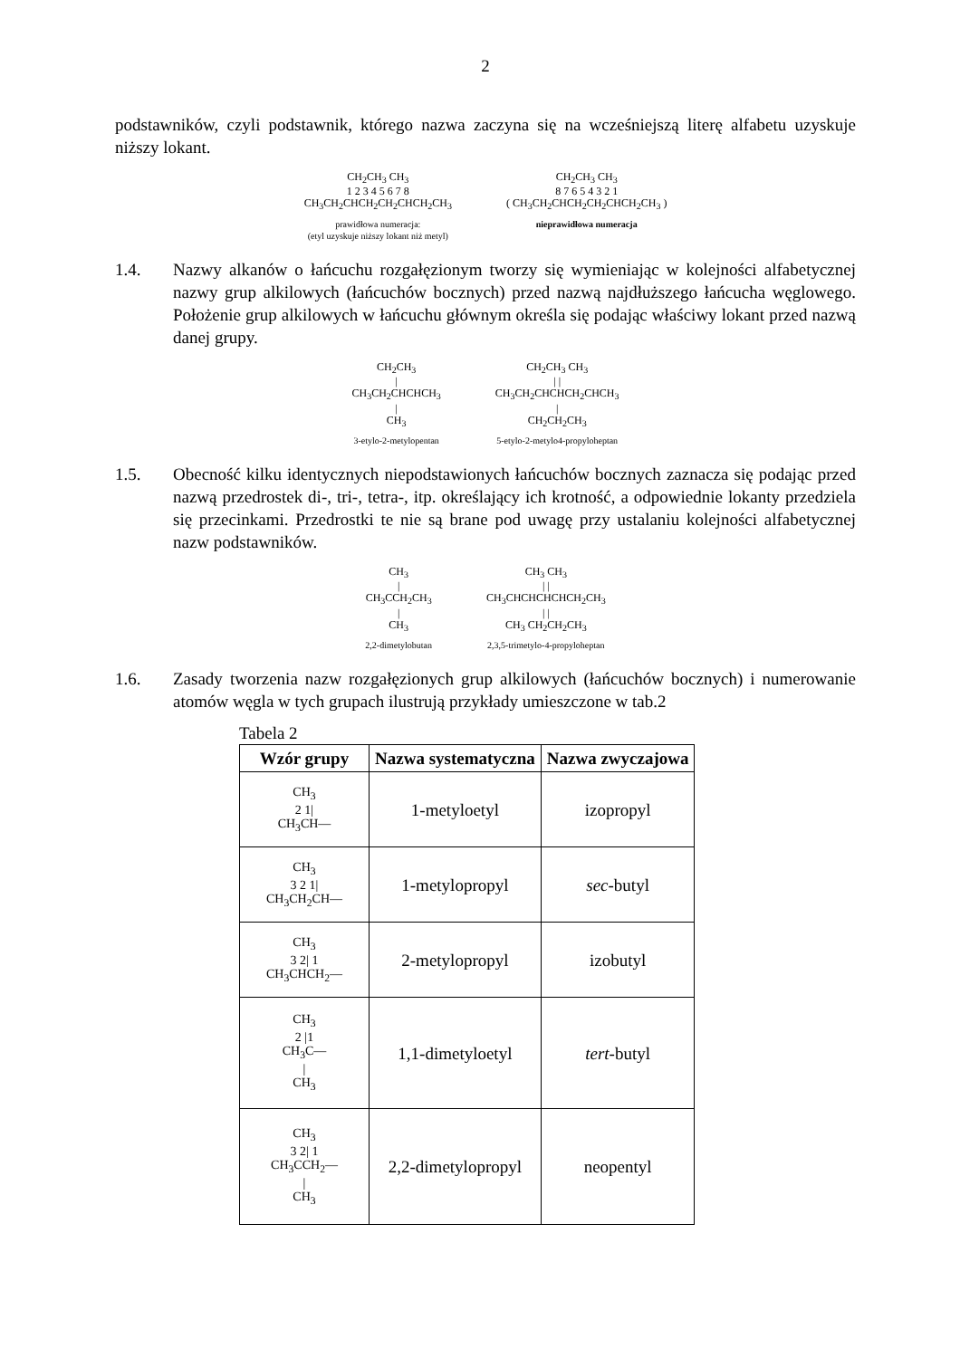2
podstawników, czyli podstawnik, którego nazwa zaczyna się na wcześniejszą literę alfabetu uzyskuje niższy lokant.
CH<sub>2</sub>CH<sub>3</sub> CH<sub>3</sub>
1 2 3 4 5 6 7 8
CH<sub>3</sub>CH<sub>2</sub>CHCH<sub>2</sub>CH<sub>2</sub>CHCH<sub>2</sub>CH<sub>3</sub>
prawidłowa numeracja:
(etyl uzyskuje niższy lokant niż metyl)
CH<sub>2</sub>CH<sub>3</sub> CH<sub>3</sub>
8 7 6 5 4 3 2 1
( CH<sub>3</sub>CH<sub>2</sub>CHCH<sub>2</sub>CH<sub>2</sub>CHCH<sub>2</sub>CH<sub>3</sub> )
nieprawidłowa numeracja
1.4. Nazwy alkanów o łańcuchu rozgałęzionym tworzy się wymieniając w kolejności alfabetycznej nazwy grup alkilowych (łańcuchów bocznych) przed nazwą najdłuższego łańcucha węglowego. Położenie grup alkilowych w łańcuchu głównym określa się podając właściwy lokant przed nazwą danej grupy.
CH<sub>2</sub>CH<sub>3</sub>
|
CH<sub>3</sub>CH<sub>2</sub>CHCHCH<sub>3</sub>
|
CH<sub>3</sub>
3-etylo-2-metylopentan
CH<sub>2</sub>CH<sub>3</sub> CH<sub>3</sub>
| |
CH<sub>3</sub>CH<sub>2</sub>CHCHCH<sub>2</sub>CHCH<sub>3</sub>
|
CH<sub>2</sub>CH<sub>2</sub>CH<sub>3</sub>
5-etylo-2-metylo4-propyloheptan
1.5. Obecność kilku identycznych niepodstawionych łańcuchów bocznych zaznacza się podając przed nazwą przedrostek di-, tri-, tetra-, itp. określający ich krotność, a odpowiednie lokanty przedziela się przecinkami. Przedrostki te nie są brane pod uwagę przy ustalaniu kolejności alfabetycznej nazw podstawników.
CH<sub>3</sub>
|
CH<sub>3</sub>CCH<sub>2</sub>CH<sub>3</sub>
|
CH<sub>3</sub>
2,2-dimetylobutan
CH<sub>3</sub> CH<sub>3</sub>
| |
CH<sub>3</sub>CHCHCHCHCH<sub>2</sub>CH<sub>3</sub>
| |
CH<sub>3</sub> CH<sub>2</sub>CH<sub>2</sub>CH<sub>3</sub>
2,3,5-trimetylo-4-propyloheptan
1.6. Zasady tworzenia nazw rozgałęzionych grup alkilowych (łańcuchów bocznych) i numerowanie atomów węgla w tych grupach ilustrują przykłady umieszczone w tab.2
Tabela 2
| Wzór grupy | Nazwa systematyczna | Nazwa zwyczajowa |
| --- | --- | --- |
| CH<sub>3</sub> 2 1/ CH<sub>3</sub>CH— | 1-metyloetyl | izopropyl |
| CH<sub>3</sub> 3 2 1/ CH<sub>3</sub>CH<sub>2</sub>CH— | 1-metylopropyl | sec -butyl |
| CH<sub>3</sub> 3 2/ 1 CH<sub>3</sub>CHCH<sub>2</sub>— | 2-metylopropyl | izobutyl |
| CH<sub>3</sub> 2 /1 CH<sub>3</sub>C— / CH<sub>3</sub> | 1,1-dimetyloetyl | tert -butyl |
| CH<sub>3</sub> 3 2/ 1 CH<sub>3</sub>CCH<sub>2</sub>— / CH<sub>3</sub> | 2,2-dimetylopropyl | neopentyl |